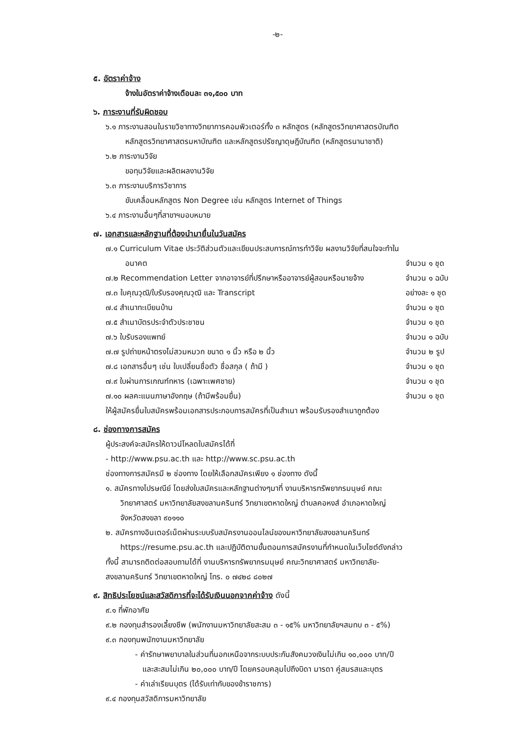-๒-
๕. อัตราค่าจ้าง
จ้างในอัตราค่าจ้างเดือนละ ๓๑,๕๐๐ บาท
๖. ภาระงานที่รับผิดชอบ
๖.๑ ภาระงานสอนในรายวิชาทางวิทยาการคอมพิวเตอร์ทั้ง ๓ หลักสูตร (หลักสูตรวิทยาศาสตรบัณฑิต
หลักสูตรวิทยาศาสตรมหาบัณฑิต และหลักสูตรปรัชญาดุษฎีบัณฑิต (หลักสูตรนานาชาติ)
๖.๒ ภาระงานวิจัย
ขอทุนวิจัยและผลิตผลงานวิจัย
๖.๓ ภาระงานบริการวิชาการ
ขับเคลื่อนหลักสูตร Non Degree เช่น หลักสูตร Internet of Things
๖.๔ ภาระงานอื่นๆที่สาขาฯมอบหมาย
๗. เอกสารและหลักฐานที่ต้องนำมายื่นในวันสมัคร
๗.๑ Curriculum Vitae ประวัติส่วนตัวและเขียนประสบการณ์การทำวิจัย ผลงานวิจัยที่สนใจจะทำใน
อนาคต จำนวน ๑ ชุด
๗.๒ Recommendation Letter จากอาจารย์ที่ปรึกษาหรืออาจารย์ผู้สอนหรือนายจ้าง จำนวน ๑ ฉบับ
๗.๓ ใบคุณวุฒิ/ใบรับรองคุณวุฒิ และ Transcript อย่างละ ๑ ชุด
๗.๔ สำเนาทะเบียนบ้าน จำนวน ๑ ชุด
๗.๕ สำเนาบัตรประจำตัวประชาชน จำนวน ๑ ชุด
๗.๖ ใบรับรองแพทย์ จำนวน ๑ ฉบับ
๗.๗ รูปถ่ายหน้าตรงไม่สวมหมวก ขนาด ๑ นิ้ว หรือ ๒ นิ้ว จำนวน ๒ รูป
๗.๘ เอกสารอื่นๆ เช่น ใบเปลี่ยนชื่อตัว ชื่อสกุล ( ถ้ามี ) จำนวน ๑ ชุด
๗.๙ ใบผ่านการเกณฑ์ทหาร (เฉพาะเพศชาย) จำนวน ๑ ชุด
๗.๑๐ ผลคะแนนภาษาอังกฤษ (ถ้ามีพร้อมยื่น) จำนวน ๑ ชุด
ให้ผู้สมัครยื่นใบสมัครพร้อมเอกสารประกอบการสมัครที่เป็นสำเนา พร้อมรับรองสำเนาถูกต้อง
๘. ช่องทางการสมัคร
ผู้ประสงค์จะสมัครให้ดาวน์โหลดใบสมัครได้ที่
- http://www.psu.ac.th และ http://www.sc.psu.ac.th
ช่องทางการสมัครมี ๒ ช่องทาง โดยให้เลือกสมัครเพียง ๑ ช่องทาง ดังนี้
๑. สมัครทางไปรษณีย์ โดยส่งใบสมัครและหลักฐานต่างๆมาที่ งานบริหารทรัพยากรมนุษย์ คณะ
วิทยาศาสตร์ มหาวิทยาลัยสงขลานครินทร์ วิทยาเขตหาดใหญ่ ตำบลคอหงส์ อำเภอหาดใหญ่
จังหวัดสงขลา ๙๐๑๑๐
๒. สมัครทางอินเตอร์เน็ตผ่านระบบรับสมัครงานออนไลน์ของมหาวิทยาลัยสงขลานครินทร์
https://resume.psu.ac.th และปฏิบัติตามขั้นตอนการสมัครงานที่กำหนดในเว็บไซต์ดังกล่าว
ทั้งนี้ สามารถติดต่อสอบถามได้ที่ งานบริหารทรัพยากรมนุษย์ คณะวิทยาศาสตร์ มหาวิทยาลัย-
สงขลานครินทร์ วิทยาเขตหาดใหญ่ โทร. ๐ ๗๔๒๘ ๘๐๒๗
๙. สิทธิประโยชน์และสวัสดิการที่จะได้รับเงินนอกจากค่าจ้าง ดังนี้
๙.๑ ที่พักอาศัย
๙.๒ กองทุนสำรองเลี้ยงชีพ (พนักงานมหาวิทยาลัยสะสม ๓ - ๑๕% มหาวิทยาลัยฯสมทบ ๓ - ๕%)
๙.๓ กองทุนพนักงานมหาวิทยาลัย
- ค่ารักษาพยาบาลในส่วนที่นอกเหนือจากระบบประกันสังคมวงเงินไม่เกิน ๑๐,๐๐๐ บาท/ปี
และสะสมไม่เกิน ๒๐,๐๐๐ บาท/ปี โดยครอบคลุมไปถึงบิดา มารดา คู่สมรสและบุตร
- ค่าเล่าเรียนบุตร (ได้รับเท่ากับของข้าราชการ)
๙.๔ กองทุนสวัสดิการมหาวิทยาลัย